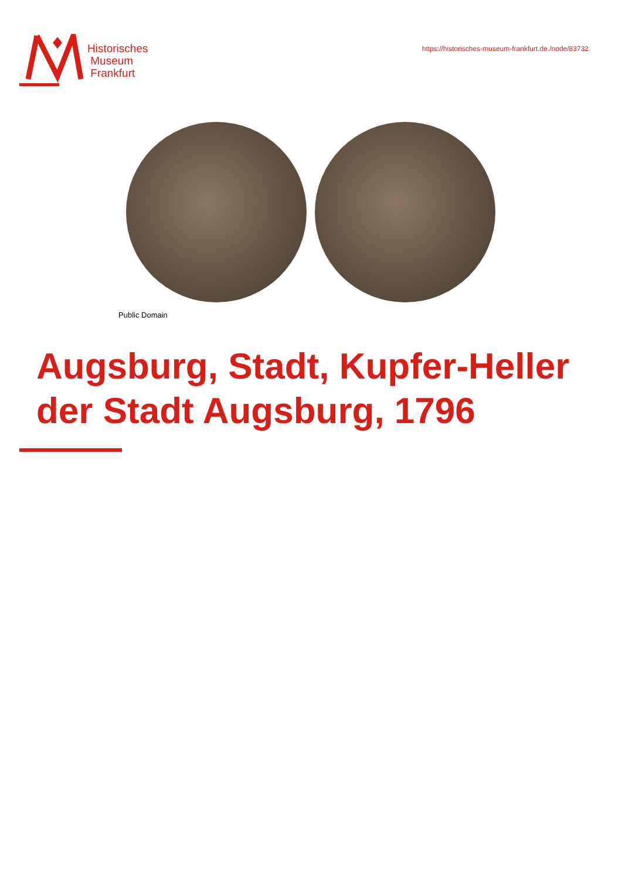Historisches
Museum
Frankfurt
https://historisches-museum-frankfurt.de./node/83732
Public Domain
Augsburg, Stadt, Kupfer-Heller der Stadt Augsburg, 1796